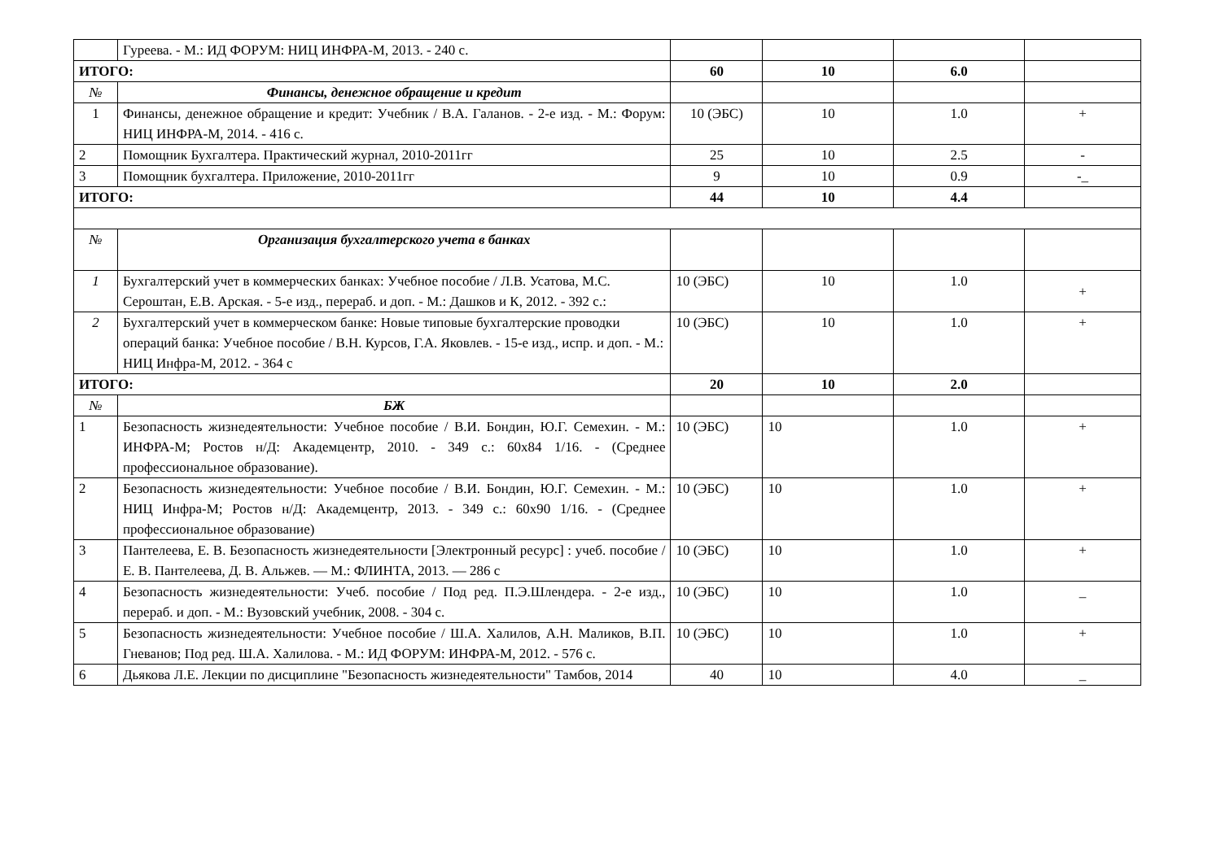| | Гуреева. - М.: ИД ФОРУМ: НИЦ ИНФРА-М, 2013. - 240 с. | | | | |
| ИТОГО: | | 60 | 10 | 6.0 | |
| № | Финансы, денежное обращение и кредит | | | | |
| 1 | Финансы, денежное обращение и кредит: Учебник / В.А. Галанов. - 2-е изд. - М.: Форум: НИЦ ИНФРА-М, 2014. - 416 с. | 10 (ЭБС) | 10 | 1.0 | + |
| 2 | Помощник Бухгалтера. Практический журнал, 2010-2011гг | 25 | 10 | 2.5 | - |
| 3 | Помощник бухгалтера. Приложение, 2010-2011гг | 9 | 10 | 0.9 | -_ |
| ИТОГО: | | 44 | 10 | 4.4 | |
| № | Организация бухгалтерского учета в банках | | | | |
| 1 | Бухгалтерский учет в коммерческих банках: Учебное пособие / Л.В. Усатова, М.С. Сероштан, Е.В. Арская. - 5-е изд., перераб. и доп. - М.: Дашков и К, 2012. - 392 с.: | 10 (ЭБС) | 10 | 1.0 | + |
| 2 | Бухгалтерский учет в коммерческом банке: Новые типовые бухгалтерские проводки операций банка: Учебное пособие / В.Н. Курсов, Г.А. Яковлев. - 15-е изд., испр. и доп. - М.: НИЦ Инфра-М, 2012. - 364 с | 10 (ЭБС) | 10 | 1.0 | + |
| ИТОГО: | | 20 | 10 | 2.0 | |
| № | БЖ | | | | |
| 1 | Безопасность жизнедеятельности: Учебное пособие / В.И. Бондин, Ю.Г. Семехин. - М.: ИНФРА-М; Ростов н/Д: Академцентр, 2010. - 349 с.: 60x84 1/16. - (Среднее профессиональное образование). | 10 (ЭБС) | 10 | 1.0 | + |
| 2 | Безопасность жизнедеятельности: Учебное пособие / В.И. Бондин, Ю.Г. Семехин. - М.: НИЦ Инфра-М; Ростов н/Д: Академцентр, 2013. - 349 с.: 60x90 1/16. - (Среднее профессиональное образование) | 10 (ЭБС) | 10 | 1.0 | + |
| 3 | Пантелеева, Е. В. Безопасность жизнедеятельности [Электронный ресурс] : учеб. пособие / Е. В. Пантелеева, Д. В. Альжев. — М.: ФЛИНТА, 2013. — 286 с | 10 (ЭБС) | 10 | 1.0 | + |
| 4 | Безопасность жизнедеятельности: Учеб. пособие / Под ред. П.Э.Шлендера. - 2-е изд., перераб. и доп. - М.: Вузовский учебник, 2008. - 304 с. | 10 (ЭБС) | 10 | 1.0 | _ |
| 5 | Безопасность жизнедеятельности: Учебное пособие / Ш.А. Халилов, А.Н. Маликов, В.П. Гневанов; Под ред. Ш.А. Халилова. - М.: ИД ФОРУМ: ИНФРА-М, 2012. - 576 с. | 10 (ЭБС) | 10 | 1.0 | + |
| 6 | Дьякова Л.Е. Лекции по дисциплине "Безопасность жизнедеятельности" Тамбов, 2014 | 40 | 10 | 4.0 | _ |